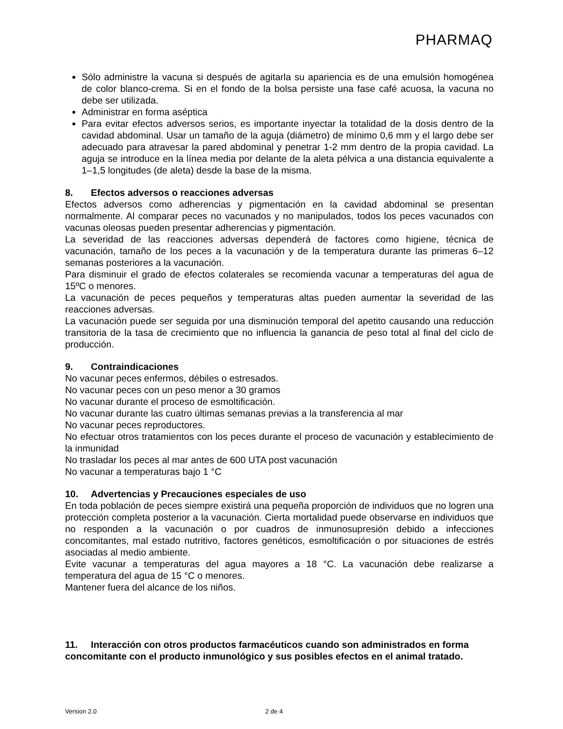PHARMAQ
Sólo administre la vacuna si después de agitarla su apariencia es de una emulsión homogénea de color blanco-crema. Si en el fondo de la bolsa persiste una fase café acuosa, la vacuna no debe ser utilizada.
Administrar en forma aséptica
Para evitar efectos adversos serios, es importante inyectar la totalidad de la dosis dentro de la cavidad abdominal. Usar un tamaño de la aguja (diámetro) de mínimo 0,6 mm y el largo debe ser adecuado para atravesar la pared abdominal y penetrar 1-2 mm dentro de la propia cavidad. La aguja se introduce en la línea media por delante de la aleta pélvica a una distancia equivalente a 1–1,5 longitudes (de aleta) desde la base de la misma.
8. Efectos adversos o reacciones adversas
Efectos adversos como adherencias y pigmentación en la cavidad abdominal se presentan normalmente. Al comparar peces no vacunados y no manipulados, todos los peces vacunados con vacunas oleosas pueden presentar adherencias y pigmentación.
La severidad de las reacciones adversas dependerá de factores como higiene, técnica de vacunación, tamaño de los peces a la vacunación y de la temperatura durante las primeras 6–12 semanas posteriores a la vacunación.
Para disminuir el grado de efectos colaterales se recomienda vacunar a temperaturas del agua de 15ºC o menores.
La vacunación de peces pequeños y temperaturas altas pueden aumentar la severidad de las reacciones adversas.
La vacunación puede ser seguida por una disminución temporal del apetito causando una reducción transitoria de la tasa de crecimiento que no influencia la ganancia de peso total al final del ciclo de producción.
9. Contraindicaciones
No vacunar peces enfermos, débiles o estresados.
No vacunar peces con un peso menor a 30 gramos
No vacunar durante el proceso de esmoltificación.
No vacunar durante las cuatro últimas semanas previas a la transferencia al mar
No vacunar peces reproductores.
No efectuar otros tratamientos con los peces durante el proceso de vacunación y establecimiento de la inmunidad
No trasladar los peces al mar antes de 600 UTA post vacunación
No vacunar a temperaturas bajo 1 °C
10. Advertencias y Precauciones especiales de uso
En toda población de peces siempre existirá una pequeña proporción de individuos que no logren una protección completa posterior a la vacunación. Cierta mortalidad puede observarse en individuos que no responden a la vacunación o por cuadros de inmunosupresión debido a infecciones concomitantes, mal estado nutritivo, factores genéticos, esmoltificación o por situaciones de estrés asociadas al medio ambiente.
Evite vacunar a temperaturas del agua mayores a 18 °C. La vacunación debe realizarse a temperatura del agua de 15 °C o menores.
Mantener fuera del alcance de los niños.
11. Interacción con otros productos farmacéuticos cuando son administrados en forma concomitante con el producto inmunológico y sus posibles efectos en el animal tratado.
Version 2.0 2 de 4